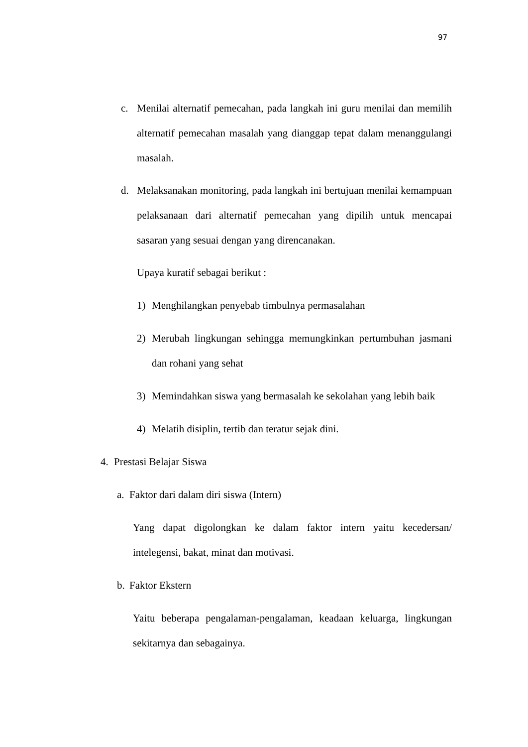97
c. Menilai alternatif pemecahan, pada langkah ini guru menilai dan memilih alternatif pemecahan masalah yang dianggap tepat dalam menanggulangi masalah.
d. Melaksanakan monitoring, pada langkah ini bertujuan menilai kemampuan pelaksanaan dari alternatif pemecahan yang dipilih untuk mencapai sasaran yang sesuai dengan yang direncanakan.
Upaya kuratif sebagai berikut :
1) Menghilangkan penyebab timbulnya permasalahan
2) Merubah lingkungan sehingga memungkinkan pertumbuhan jasmani dan rohani yang sehat
3) Memindahkan siswa yang bermasalah ke sekolahan yang lebih baik
4) Melatih disiplin, tertib dan teratur sejak dini.
4. Prestasi Belajar Siswa
a.
Faktor dari dalam diri siswa (Intern)
Yang dapat digolongkan ke dalam faktor intern yaitu kecedersan/ intelegensi, bakat, minat dan motivasi.
b.
Faktor Ekstern
Yaitu beberapa pengalaman-pengalaman, keadaan keluarga, lingkungan sekitarnya dan sebagainya.